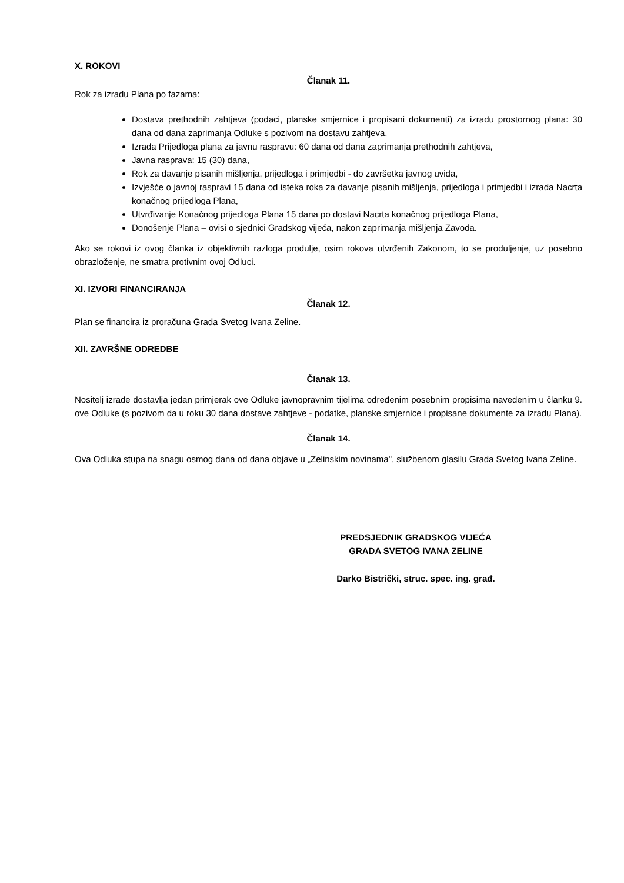X. ROKOVI
Članak 11.
Rok za izradu Plana po fazama:
Dostava prethodnih zahtjeva (podaci, planske smjernice i propisani dokumenti) za izradu prostornog plana: 30 dana od dana zaprimanja Odluke s pozivom na dostavu zahtjeva,
Izrada Prijedloga plana za javnu raspravu: 60 dana od dana zaprimanja prethodnih zahtjeva,
Javna rasprava: 15 (30) dana,
Rok za davanje pisanih mišljenja, prijedloga i primjedbi - do završetka javnog uvida,
Izvješće o javnoj raspravi 15 dana od isteka roka za davanje pisanih mišljenja, prijedloga i primjedbi i izrada Nacrta konačnog prijedloga Plana,
Utvrđivanje Konačnog prijedloga Plana 15 dana po dostavi Nacrta konačnog prijedloga Plana,
Donošenje Plana – ovisi o sjednici Gradskog vijeća, nakon zaprimanja mišljenja Zavoda.
Ako se rokovi iz ovog članka iz objektivnih razloga produlje, osim rokova utvrđenih Zakonom, to se produljenje, uz posebno obrazloženje, ne smatra protivnim ovoj Odluci.
XI. IZVORI FINANCIRANJA
Članak 12.
Plan se financira iz proračuna Grada Svetog Ivana Zeline.
XII. ZAVRŠNE ODREDBE
Članak 13.
Nositelj izrade dostavlja jedan primjerak ove Odluke javnopravnim tijelima određenim posebnim propisima navedenim u članku 9. ove Odluke (s pozivom da u roku 30 dana dostave zahtjeve - podatke, planske smjernice i propisane dokumente za izradu Plana).
Članak 14.
Ova Odluka stupa na snagu osmog dana od dana objave u „Zelinskim novinama", službenom glasilu Grada Svetog Ivana Zeline.
PREDSJEDNIK GRADSKOG VIJEĆA
GRADA SVETOG IVANA ZELINE
Darko Bistrički, struc. spec. ing. građ.